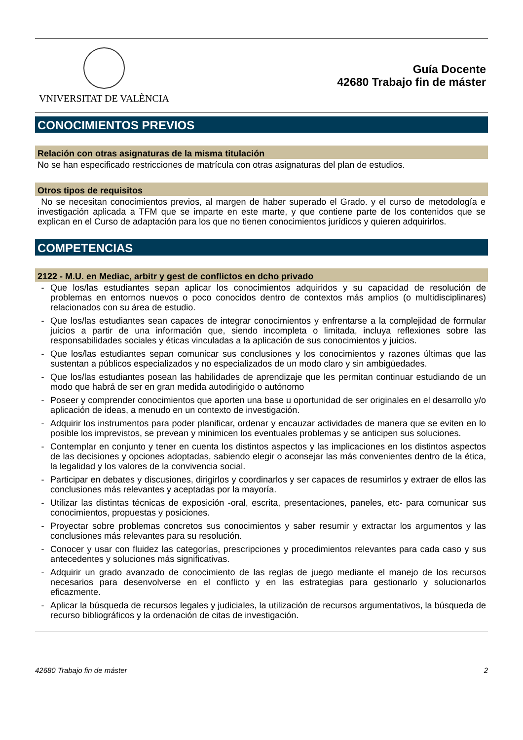VNIVERSITAT DE VALÈNCIA
Guía Docente
42680 Trabajo fin de máster
CONOCIMIENTOS PREVIOS
Relación con otras asignaturas de la misma titulación
No se han especificado restricciones de matrícula con otras asignaturas del plan de estudios.
Otros tipos de requisitos
No se necesitan conocimientos previos, al margen de haber superado el Grado. y el curso de metodología e investigación aplicada a TFM que se imparte en este marte, y que contiene parte de los contenidos que se explican en el Curso de adaptación para los que no tienen conocimientos jurídicos y quieren adquirirlos.
COMPETENCIAS
2122 - M.U. en Mediac, arbitr y gest de conflictos en dcho privado
- Que los/las estudiantes sepan aplicar los conocimientos adquiridos y su capacidad de resolución de problemas en entornos nuevos o poco conocidos dentro de contextos más amplios (o multidisciplinares) relacionados con su área de estudio.
- Que los/las estudiantes sean capaces de integrar conocimientos y enfrentarse a la complejidad de formular juicios a partir de una información que, siendo incompleta o limitada, incluya reflexiones sobre las responsabilidades sociales y éticas vinculadas a la aplicación de sus conocimientos y juicios.
- Que los/las estudiantes sepan comunicar sus conclusiones y los conocimientos y razones últimas que las sustentan a públicos especializados y no especializados de un modo claro y sin ambigüedades.
- Que los/las estudiantes posean las habilidades de aprendizaje que les permitan continuar estudiando de un modo que habrá de ser en gran medida autodirigido o autónomo
- Poseer y comprender conocimientos que aporten una base u oportunidad de ser originales en el desarrollo y/o aplicación de ideas, a menudo en un contexto de investigación.
- Adquirir los instrumentos para poder planificar, ordenar y encauzar actividades de manera que se eviten en lo posible los imprevistos, se prevean y minimicen los eventuales problemas y se anticipen sus soluciones.
- Contemplar en conjunto y tener en cuenta los distintos aspectos y las implicaciones en los distintos aspectos de las decisiones y opciones adoptadas, sabiendo elegir o aconsejar las más convenientes dentro de la ética, la legalidad y los valores de la convivencia social.
- Participar en debates y discusiones, dirigirlos y coordinarlos y ser capaces de resumirlos y extraer de ellos las conclusiones más relevantes y aceptadas por la mayoría.
- Utilizar las distintas técnicas de exposición -oral, escrita, presentaciones, paneles, etc- para comunicar sus conocimientos, propuestas y posiciones.
- Proyectar sobre problemas concretos sus conocimientos y saber resumir y extractar los argumentos y las conclusiones más relevantes para su resolución.
- Conocer y usar con fluidez las categorías, prescripciones y procedimientos relevantes para cada caso y sus antecedentes y soluciones más significativas.
- Adquirir un grado avanzado de conocimiento de las reglas de juego mediante el manejo de los recursos necesarios para desenvolverse en el conflicto y en las estrategias para gestionarlo y solucionarlos eficazmente.
- Aplicar la búsqueda de recursos legales y judiciales, la utilización de recursos argumentativos, la búsqueda de recurso bibliográficos y la ordenación de citas de investigación.
42680 Trabajo fin de máster 2